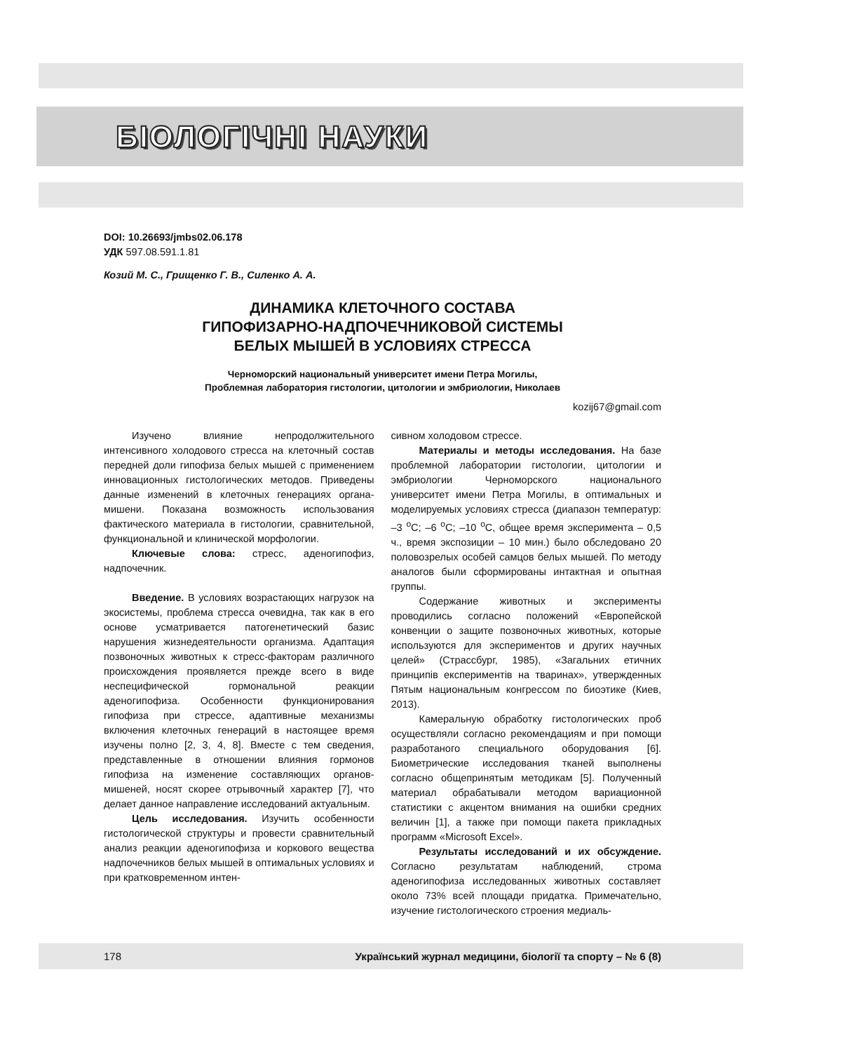БІОЛОГІЧНІ НАУКИ
DOI: 10.26693/jmbs02.06.178
УДК 597.08.591.1.81
Козий М. С., Грищенко Г. В., Силенко А. А.
ДИНАМИКА КЛЕТОЧНОГО СОСТАВА
ГИПОФИЗАРНО-НАДПОЧЕЧНИКОВОЙ СИСТЕМЫ
БЕЛЫХ МЫШЕЙ В УСЛОВИЯХ СТРЕССА
Черноморский национальный университет имени Петра Могилы,
Проблемная лаборатория гистологии, цитологии и эмбриологии, Николаев
kozij67@gmail.com
Изучено влияние непродолжительного интенсивного холодового стресса на клеточный состав передней доли гипофиза белых мышей с применением инновационных гистологических методов. Приведены данные изменений в клеточных генерациях органа-мишени. Показана возможность использования фактического материала в гистологии, сравнительной, функциональной и клинической морфологии.
Ключевые слова: стресс, аденогипофиз, надпочечник.
Введение. В условиях возрастающих нагрузок на экосистемы, проблема стресса очевидна, так как в его основе усматривается патогенетический базис нарушения жизнедеятельности организма. Адаптация позвоночных животных к стресс-факторам различного происхождения проявляется прежде всего в виде неспецифической гормональной реакции аденогипофиза. Особенности функционирования гипофиза при стрессе, адаптивные механизмы включения клеточных генераций в настоящее время изучены полно [2, 3, 4, 8]. Вместе с тем сведения, представленные в отношении влияния гормонов гипофиза на изменение составляющих органов-мишеней, носят скорее отрывочный характер [7], что делает данное направление исследований актуальным.
Цель исследования. Изучить особенности гистологической структуры и провести сравнительный анализ реакции аденогипофиза и коркового вещества надпочечников белых мышей в оптимальных условиях и при кратковременном интен-
сивном холодовом стрессе.
Материалы и методы исследования. На базе проблемной лаборатории гистологии, цитологии и эмбриологии Черноморского национального университет имени Петра Могилы, в оптимальных и моделируемых условиях стресса (диапазон температур: –3 <sup>о</sup>С; –6 <sup>о</sup>С; –10 <sup>о</sup>С, общее время эксперимента – 0,5 ч., время экспозиции – 10 мин.) было обследовано 20 половозрелых особей самцов белых мышей. По методу аналогов были сформированы интактная и опытная группы.
Содержание животных и эксперименты проводились согласно положений «Европейской конвенции о защите позвоночных животных, которые используются для экспериментов и других научных целей» (Страссбург, 1985), «Загальних етичних принципів експериментів на тваринах», утвержденных Пятым национальным конгрессом по биоэтике (Киев, 2013).
Камеральную обработку гистологических проб осуществляли согласно рекомендациям и при помощи разработаного специального оборудования [6]. Биометрические исследования тканей выполнены согласно общепринятым методикам [5]. Полученный материал обрабатывали методом вариационной статистики с акцентом внимания на ошибки средних величин [1], а также при помощи пакета прикладных программ «Microsoft Excel».
Результаты исследований и их обсуждение. Согласно результатам наблюдений, строма аденогипофиза исследованных животных составляет около 73% всей площади придатка. Примечательно, изучение гистологического строения медиаль-
178 Український журнал медицини, біології та спорту – № 6 (8)